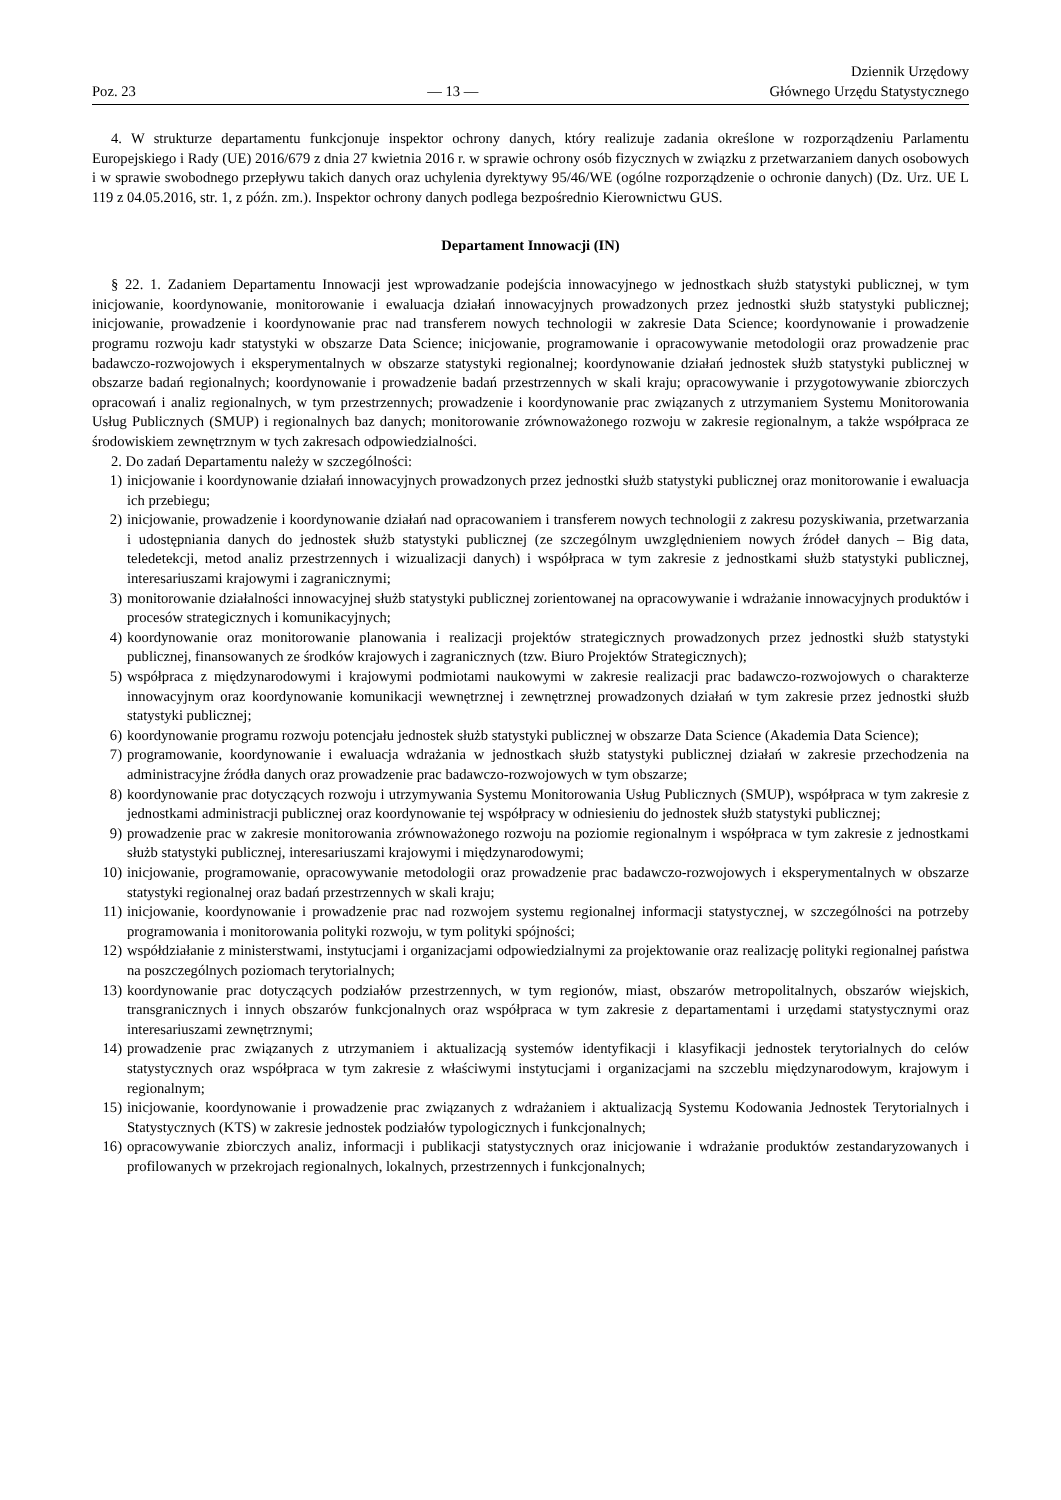Poz. 23
— 13 —
Dziennik Urzędowy
Głównego Urzędu Statystycznego
4. W strukturze departamentu funkcjonuje inspektor ochrony danych, który realizuje zadania określone w rozporządzeniu Parlamentu Europejskiego i Rady (UE) 2016/679 z dnia 27 kwietnia 2016 r. w sprawie ochrony osób fizycznych w związku z przetwarzaniem danych osobowych i w sprawie swobodnego przepływu takich danych oraz uchylenia dyrektywy 95/46/WE (ogólne rozporządzenie o ochronie danych) (Dz. Urz. UE L 119 z 04.05.2016, str. 1, z późn. zm.). Inspektor ochrony danych podlega bezpośrednio Kierownictwu GUS.
Departament Innowacji (IN)
§ 22. 1. Zadaniem Departamentu Innowacji jest wprowadzanie podejścia innowacyjnego w jednostkach służb statystyki publicznej, w tym inicjowanie, koordynowanie, monitorowanie i ewaluacja działań innowacyjnych prowadzonych przez jednostki służb statystyki publicznej; inicjowanie, prowadzenie i koordynowanie prac nad transferem nowych technologii w zakresie Data Science; koordynowanie i prowadzenie programu rozwoju kadr statystyki w obszarze Data Science; inicjowanie, programowanie i opracowywanie metodologii oraz prowadzenie prac badawczo-rozwojowych i eksperymentalnych w obszarze statystyki regionalnej; koordynowanie działań jednostek służb statystyki publicznej w obszarze badań regionalnych; koordynowanie i prowadzenie badań przestrzennych w skali kraju; opracowywanie i przygotowywanie zbiorczych opracowań i analiz regionalnych, w tym przestrzennych; prowadzenie i koordynowanie prac związanych z utrzymaniem Systemu Monitorowania Usług Publicznych (SMUP) i regionalnych baz danych; monitorowanie zrównoważonego rozwoju w zakresie regionalnym, a także współpraca ze środowiskiem zewnętrznym w tych zakresach odpowiedzialności.
2. Do zadań Departamentu należy w szczególności:
1) inicjowanie i koordynowanie działań innowacyjnych prowadzonych przez jednostki służb statystyki publicznej oraz monitorowanie i ewaluacja ich przebiegu;
2) inicjowanie, prowadzenie i koordynowanie działań nad opracowaniem i transferem nowych technologii z zakresu pozyskiwania, przetwarzania i udostępniania danych do jednostek służb statystyki publicznej (ze szczególnym uwzględnieniem nowych źródeł danych – Big data, teledetekcji, metod analiz przestrzennych i wizualizacji danych) i współpraca w tym zakresie z jednostkami służb statystyki publicznej, interesariuszami krajowymi i zagranicznymi;
3) monitorowanie działalności innowacyjnej służb statystyki publicznej zorientowanej na opracowywanie i wdrażanie innowacyjnych produktów i procesów strategicznych i komunikacyjnych;
4) koordynowanie oraz monitorowanie planowania i realizacji projektów strategicznych prowadzonych przez jednostki służb statystyki publicznej, finansowanych ze środków krajowych i zagranicznych (tzw. Biuro Projektów Strategicznych);
5) współpraca z międzynarodowymi i krajowymi podmiotami naukowymi w zakresie realizacji prac badawczo-rozwojowych o charakterze innowacyjnym oraz koordynowanie komunikacji wewnętrznej i zewnętrznej prowadzonych działań w tym zakresie przez jednostki służb statystyki publicznej;
6) koordynowanie programu rozwoju potencjału jednostek służb statystyki publicznej w obszarze Data Science (Akademia Data Science);
7) programowanie, koordynowanie i ewaluacja wdrażania w jednostkach służb statystyki publicznej działań w zakresie przechodzenia na administracyjne źródła danych oraz prowadzenie prac badawczo-rozwojowych w tym obszarze;
8) koordynowanie prac dotyczących rozwoju i utrzymywania Systemu Monitorowania Usług Publicznych (SMUP), współpraca w tym zakresie z jednostkami administracji publicznej oraz koordynowanie tej współpracy w odniesieniu do jednostek służb statystyki publicznej;
9) prowadzenie prac w zakresie monitorowania zrównoważonego rozwoju na poziomie regionalnym i współpraca w tym zakresie z jednostkami służb statystyki publicznej, interesariuszami krajowymi i międzynarodowymi;
10) inicjowanie, programowanie, opracowywanie metodologii oraz prowadzenie prac badawczo-rozwojowych i eksperymentalnych w obszarze statystyki regionalnej oraz badań przestrzennych w skali kraju;
11) inicjowanie, koordynowanie i prowadzenie prac nad rozwojem systemu regionalnej informacji statystycznej, w szczególności na potrzeby programowania i monitorowania polityki rozwoju, w tym polityki spójności;
12) współdziałanie z ministerstwami, instytucjami i organizacjami odpowiedzialnymi za projektowanie oraz realizację polityki regionalnej państwa na poszczególnych poziomach terytorialnych;
13) koordynowanie prac dotyczących podziałów przestrzennych, w tym regionów, miast, obszarów metropolitalnych, obszarów wiejskich, transgranicznych i innych obszarów funkcjonalnych oraz współpraca w tym zakresie z departamentami i urzędami statystycznymi oraz interesariuszami zewnętrznymi;
14) prowadzenie prac związanych z utrzymaniem i aktualizacją systemów identyfikacji i klasyfikacji jednostek terytorialnych do celów statystycznych oraz współpraca w tym zakresie z właściwymi instytucjami i organizacjami na szczeblu międzynarodowym, krajowym i regionalnym;
15) inicjowanie, koordynowanie i prowadzenie prac związanych z wdrażaniem i aktualizacją Systemu Kodowania Jednostek Terytorialnych i Statystycznych (KTS) w zakresie jednostek podziałów typologicznych i funkcjonalnych;
16) opracowywanie zbiorczych analiz, informacji i publikacji statystycznych oraz inicjowanie i wdrażanie produktów zestandaryzowanych i profilowanych w przekrojach regionalnych, lokalnych, przestrzennych i funkcjonalnych;